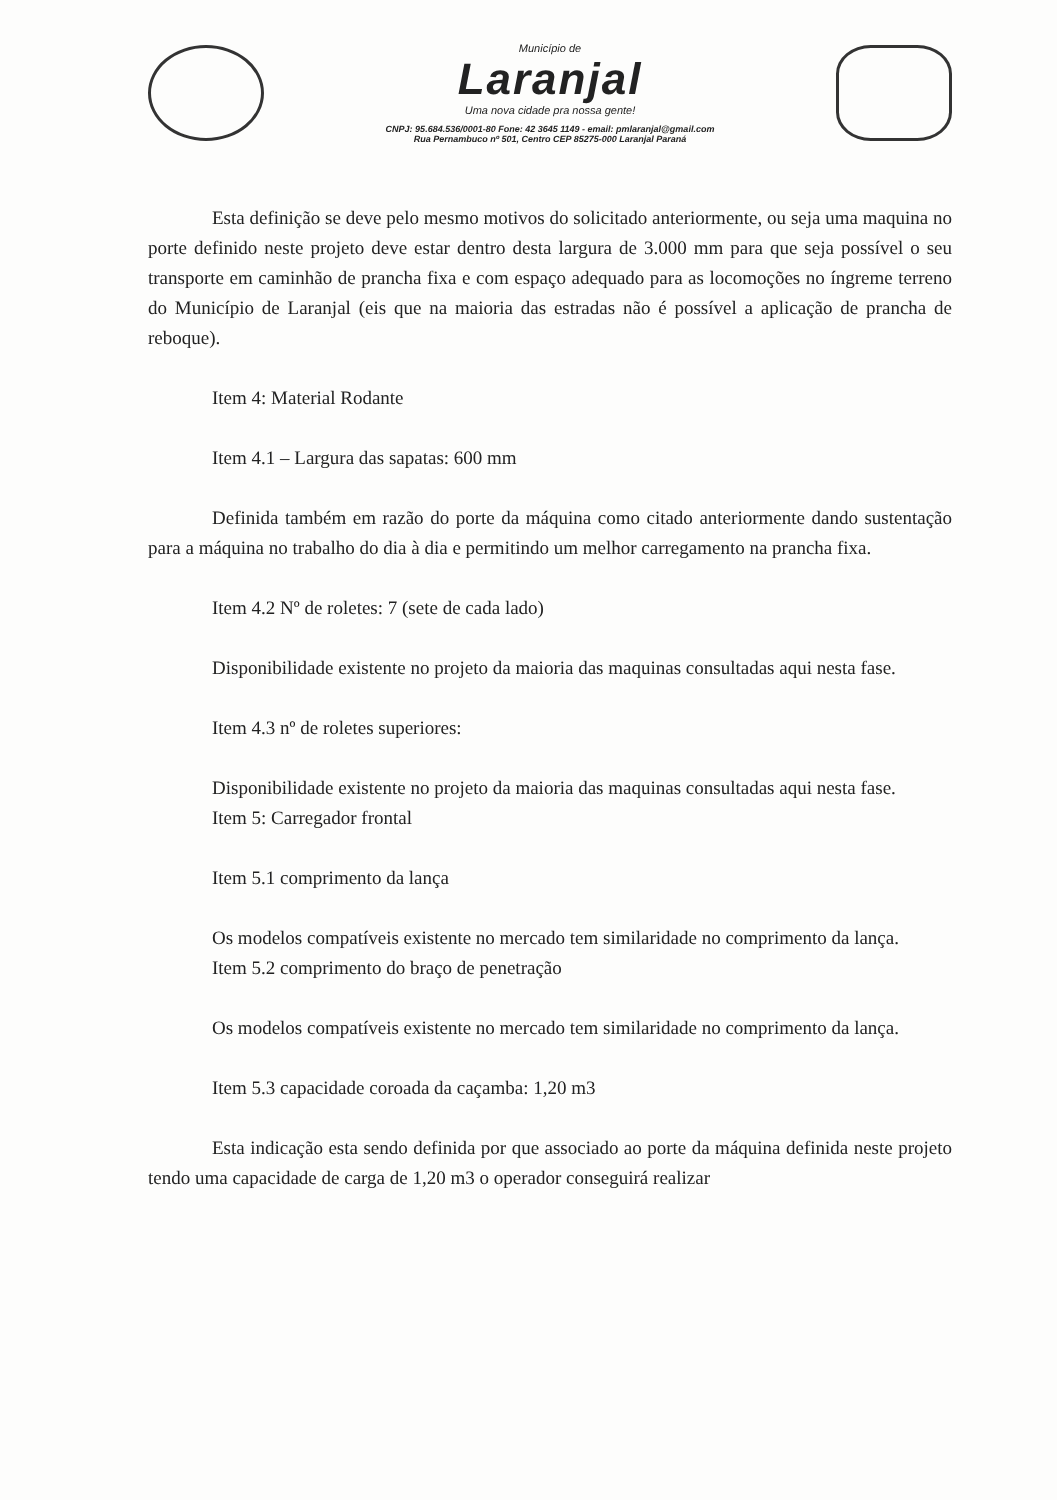Município de
Laranjal
Uma nova cidade pra nossa gente!
CNPJ: 95.684.536/0001-80 Fone: 42 3645 1149 - email: pmlaranjal@gmail.com
Rua Pernambuco nº 501, Centro CEP 85275-000 Laranjal Paraná
Esta definição se deve pelo mesmo motivos do solicitado anteriormente, ou seja uma maquina no porte definido neste projeto deve estar dentro desta largura de 3.000 mm para que seja possível o seu transporte em caminhão de prancha fixa e com espaço adequado para as locomoções no íngreme terreno do Município de Laranjal (eis que na maioria das estradas não é possível a aplicação de prancha de reboque).
Item 4: Material Rodante
Item 4.1 – Largura das sapatas: 600 mm
Definida também em razão do porte da máquina como citado anteriormente dando sustentação para a máquina no trabalho do dia à dia e permitindo um melhor carregamento na prancha fixa.
Item 4.2 Nº de roletes: 7 (sete de cada lado)
Disponibilidade existente no projeto da maioria das maquinas consultadas aqui nesta fase.
Item 4.3 nº de roletes superiores:
Disponibilidade existente no projeto da maioria das maquinas consultadas aqui nesta fase.
Item 5: Carregador frontal
Item 5.1 comprimento da lança
Os modelos compatíveis existente no mercado tem similaridade no comprimento da lança.
Item 5.2 comprimento do braço de penetração
Os modelos compatíveis existente no mercado tem similaridade no comprimento da lança.
Item 5.3 capacidade coroada da caçamba: 1,20 m3
Esta indicação esta sendo definida por que associado ao porte da máquina definida neste projeto tendo uma capacidade de carga de 1,20 m3 o operador conseguirá realizar